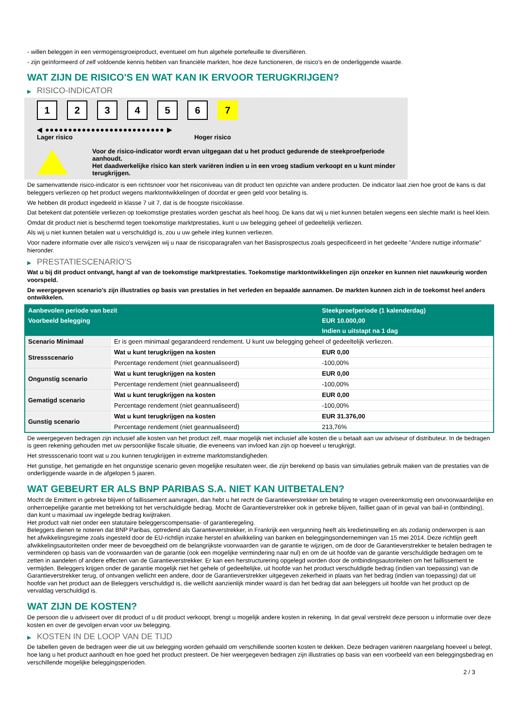- willen beleggen in een vermogensgroeiproduct, eventueel om hun algehele portefeuille te diversifiëren.
- zijn geïnformeerd of zelf voldoende kennis hebben van financiële markten, hoe deze functioneren, de risico's en de onderliggende waarde.
WAT ZIJN DE RISICO'S EN WAT KAN IK ERVOOR TERUGKRIJGEN?
▶ RISICO-INDICATOR
1 2 3 4 5 6 7
◀ ●●●●●●●●●●●●●●●●●●●●●●●●●● ▶
Lager risico Hoger risico
Voor de risico-indicator wordt ervan uitgegaan dat u het product gedurende de steekproefperiode aanhoudt.
Het daadwerkelijke risico kan sterk variëren indien u in een vroeg stadium verkoopt en u kunt minder terugkrijgen.
De samenvattende risico-indicator is een richtsnoer voor het risiconiveau van dit product ten opzichte van andere producten. De indicator laat zien hoe groot de kans is dat beleggers verliezen op het product wegens marktontwikkelingen of doordat er geen geld voor betaling is.
We hebben dit product ingedeeld in klasse 7 uit 7, dat is de hoogste risicoklasse.
Dat betekent dat potentiële verliezen op toekomstige prestaties worden geschat als heel hoog. De kans dat wij u niet kunnen betalen wegens een slechte markt is heel klein.
Omdat dit product niet is beschermd tegen toekomstige marktprestaties, kunt u uw belegging geheel of gedeeltelijk verliezen.
Als wij u niet kunnen betalen wat u verschuldigd is, zou u uw gehele inleg kunnen verliezen.
Voor nadere informatie over alle risico's verwijzen wij u naar de risicoparagrafen van het Basisprospectus zoals gespecificeerd in het gedeelte "Andere nuttige informatie" hieronder.
▶ PRESTATIESCENARIO'S
Wat u bij dit product ontvangt, hangt af van de toekomstige marktprestaties. Toekomstige marktontwikkelingen zijn onzeker en kunnen niet nauwkeurig worden voorspeld.
De weergegeven scenario’s zijn illustraties op basis van prestaties in het verleden en bepaalde aannamen. De markten kunnen zich in de toekomst heel anders ontwikkelen.
| Aanbevolen periode van bezit | | Steekproefperiode (1 kalenderdag) |
| --- | --- | --- |
| Voorbeeld belegging | | EUR 10.000,00 |
| | | Indien u uitstapt na 1 dag |
| Scenario Minimaal | Er is geen minimaal gegarandeerd rendement. U kunt uw belegging geheel of gedeeltelijk verliezen. | |
| Stressscenario | Wat u kunt terugkrijgen na kosten | EUR 0,00 |
| | Percentage rendement (niet geannualiseerd) | -100,00% |
| Ongunstig scenario | Wat u kunt terugkrijgen na kosten | EUR 0,00 |
| | Percentage rendement (niet geannualiseerd) | -100,00% |
| Gematigd scenario | Wat u kunt terugkrijgen na kosten | EUR 0,00 |
| | Percentage rendement (niet geannualiseerd) | -100,00% |
| Gunstig scenario | Wat u kunt terugkrijgen na kosten | EUR 31.376,00 |
| | Percentage rendement (niet geannualiseerd) | 213,76% |
De weergegeven bedragen zijn inclusief alle kosten van het product zelf, maar mogelijk niet inclusief alle kosten die u betaalt aan uw adviseur of distributeur. In de bedragen is geen rekening gehouden met uw persoonlijke fiscale situatie, die eveneens van invloed kan zijn op hoeveel u terugkrijgt.
Het stressscenario toont wat u zou kunnen terugkrijgen in extreme marktomstandigheden.
Het gunstige, het gematigde en het ongunstige scenario geven mogelijke resultaten weer, die zijn berekend op basis van simulaties gebruik maken van de prestaties van de onderliggende waarde in de afgelopen 5 jaaren.
WAT GEBEURT ER ALS BNP PARIBAS S.A. NIET KAN UITBETALEN?
Mocht de Emittent in gebreke blijven of faillissement aanvragen, dan hebt u het recht de Garantieverstrekker om betaling te vragen overeenkomstig een onvoorwaardelijke en onherroepelijke garantie met betrekking tot het verschuldigde bedrag. Mocht de Garantieverstrekker ook in gebreke blijven, failliet gaan of in geval van bail-in (ontbinding), dan kunt u maximaal uw ingelegde bedrag kwijtraken.
Het product valt niet onder een statutaire beleggerscompensatie- of garantieregeling.
Beleggers dienen te noteren dat BNP Paribas, optredend als Garantieverstrekker, in Frankrijk een vergunning heeft als kredietinstelling en als zodanig onderworpen is aan het afwikkelingsregime zoals ingesteld door de EU-richtlijn inzake herstel en afwikkeling van banken en beleggingsondernemingen van 15 mei 2014. Deze richtlijn geeft afwikkelingsautoriteiten onder meer de bevoegdheid om de belangrijkste voorwaarden van de garantie te wijzigen, om de door de Garantieverstrekker te betalen bedragen te verminderen op basis van de voorwaarden van de garantie (ook een mogelijke vermindering naar nul) en om de uit hoofde van de garantie verschuldigde bedragen om te zetten in aandelen of andere effecten van de Garantieverstrekker. Er kan een herstructurering opgelegd worden door de ontbindingsautoriteiten om het faillissement te vermijden. Beleggers krijgen onder de garantie mogelijk niet het gehele of gedeeltelijke, uit hoofde van het product verschuldigde bedrag (indien van toepassing) van de Garantieverstrekker terug, of ontvangen wellicht een andere, door de Garantieverstrekker uitgegeven zekerheid in plaats van het bedrag (indien van toepassing) dat uit hoofde van het product aan de Beleggers verschuldigd is, die wellicht aanzienlijk minder waard is dan het bedrag dat aan beleggers uit hoofde van het product op de vervaldag verschuldigd is.
WAT ZIJN DE KOSTEN?
De persoon die u adviseert over dit product of u dit product verkoopt, brengt u mogelijk andere kosten in rekening. In dat geval verstrekt deze persoon u informatie over deze kosten en over de gevolgen ervan voor uw belegging.
▶ KOSTEN IN DE LOOP VAN DE TIJD
De tabellen geven de bedragen weer die uit uw belegging worden gehaald om verschillende soorten kosten te dekken. Deze bedragen variëren naargelang hoeveel u belegt, hoe lang u het product aanhoudt en hoe goed het product presteert. De hier weergegeven bedragen zijn illustraties op basis van een voorbeeld van een beleggingsbedrag en verschillende mogelijke beleggingsperioden.
2 / 3